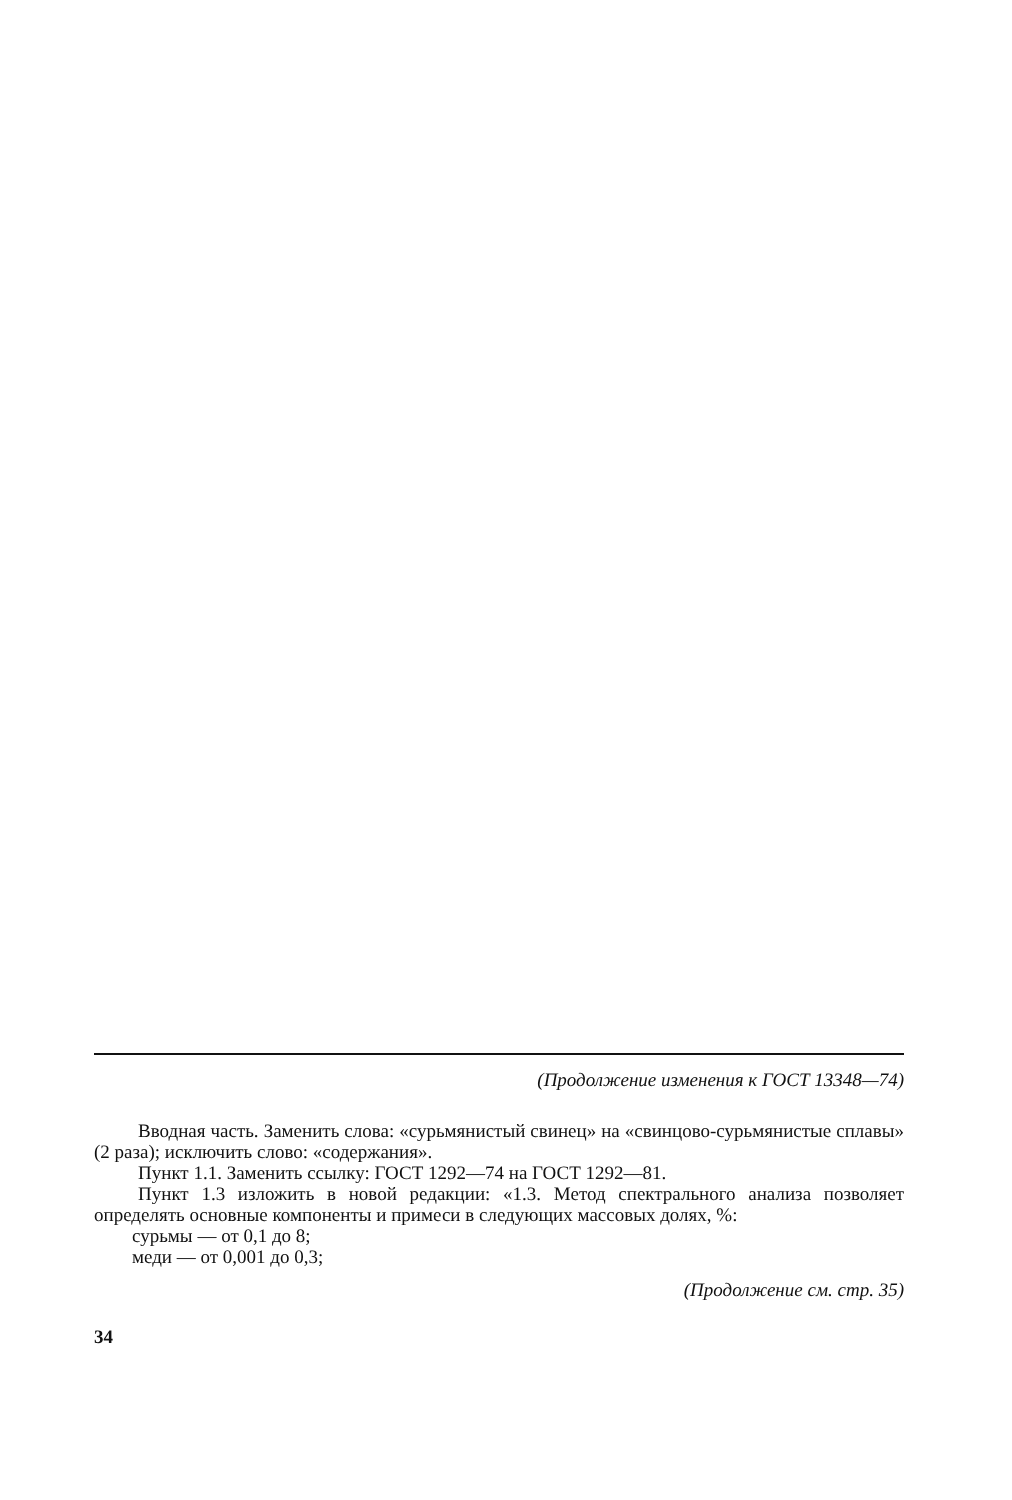(Продолжение изменения к ГОСТ 13348—74)
Вводная часть. Заменить слова: «сурьмянистый свинец» на «свинцово-сурьмянистые сплавы» (2 раза); исключить слово: «содержания».
Пункт 1.1. Заменить ссылку: ГОСТ 1292—74 на ГОСТ 1292—81.
Пункт 1.3 изложить в новой редакции: «1.3. Метод спектрального анализа позволяет определять основные компоненты и примеси в следующих массовых долях, %:
сурьмы — от 0,1 до 8;
меди — от 0,001 до 0,3;
(Продолжение см. стр. 35)
34